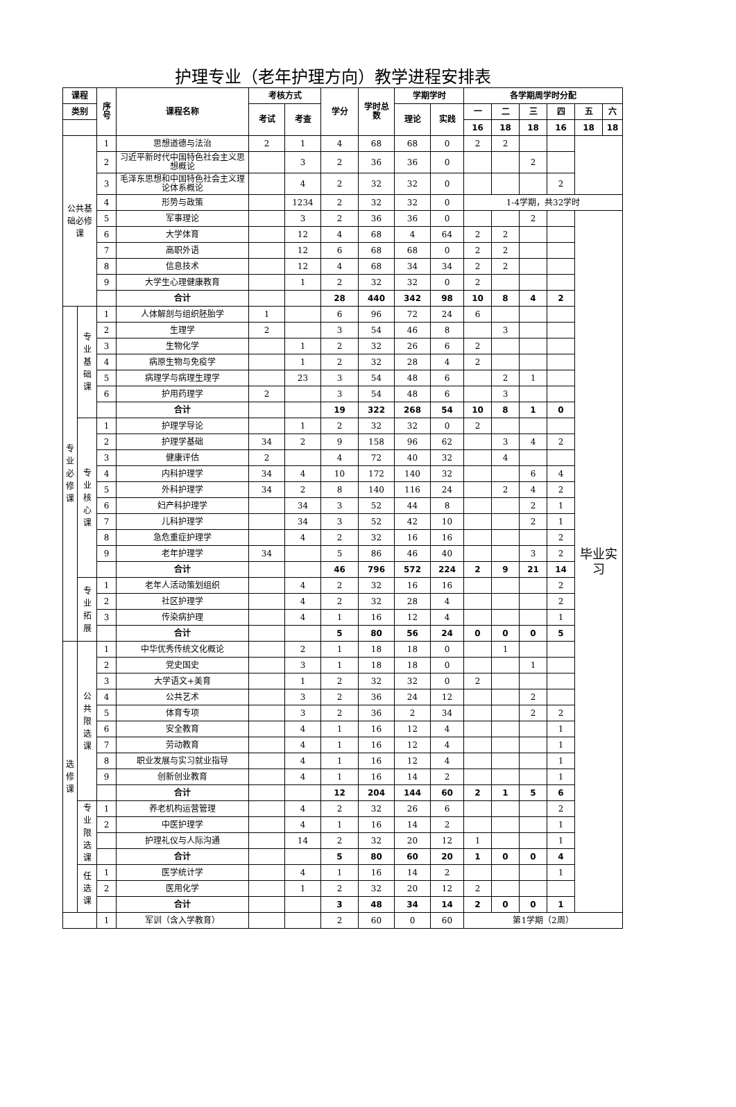护理专业（老年护理方向）教学进程安排表
| 课程 | | 序 号 | 课程名称 | 考核方式 | | 学分 | 学时总 数 | 学期学时 | | 各学期周学时分配 | | | | | |
| --- | --- | --- | --- | --- | --- | --- | --- | --- | --- | --- | --- | --- | --- | --- | --- |
| 类别 | | | | 考试 | 考查 | | | 理论 | 实践 | 一 | 二 | 三 | 四 | 五 | 六 |
| | | | | | | | | | | 16 | 18 | 18 | 16 | 18 | 18 |
| 公共基 础必修 课 | | 1 | 思想道德与法治 | 2 | 1 | 4 | 68 | 68 | 0 | 2 | 2 | | | | |
| | | 2 | 习近平新时代中国特色社会主义思想概论 | | 3 | 2 | 36 | 36 | 0 | | | 2 | | | |
| | | 3 | 毛泽东思想和中国特色社会主义理论体系概论 | | 4 | 2 | 32 | 32 | 0 | | | | 2 | | |
| | | 4 | 形势与政策 | | 1234 | 2 | 32 | 32 | 0 | 1-4学期，共32学时 | | | | | |
| | | 5 | 军事理论 | | 3 | 2 | 36 | 36 | 0 | | | 2 | | 毕业实 习 | |
| | | 6 | 大学体育 | | 12 | 4 | 68 | 4 | 64 | 2 | 2 | | | | |
| | | 7 | 高职外语 | | 12 | 6 | 68 | 68 | 0 | 2 | 2 | | | | |
| | | 8 | 信息技术 | | 12 | 4 | 68 | 34 | 34 | 2 | 2 | | | | |
| | | 9 | 大学生心理健康教育 | | 1 | 2 | 32 | 32 | 0 | 2 | | | | | |
| | | | 合计 | | | 28 | 440 | 342 | 98 | 10 | 8 | 4 | 2 | | |
| 专 业 必 修 课 | 专 业 基 础 课 | 1 | 人体解剖与组织胚胎学 | 1 | | 6 | 96 | 72 | 24 | 6 | | | | | |
| | | 2 | 生理学 | 2 | | 3 | 54 | 46 | 8 | | 3 | | | | |
| | | 3 | 生物化学 | | 1 | 2 | 32 | 26 | 6 | 2 | | | | | |
| | | 4 | 病原生物与免疫学 | | 1 | 2 | 32 | 28 | 4 | 2 | | | | | |
| | | 5 | 病理学与病理生理学 | | 23 | 3 | 54 | 48 | 6 | | 2 | 1 | | | |
| | | 6 | 护用药理学 | 2 | | 3 | 54 | 48 | 6 | | 3 | | | | |
| | | | 合计 | | | 19 | 322 | 268 | 54 | 10 | 8 | 1 | 0 | | |
| | 专 业 核 心 课 | 1 | 护理学导论 | | 1 | 2 | 32 | 32 | 0 | 2 | | | | | |
| | | 2 | 护理学基础 | 34 | 2 | 9 | 158 | 96 | 62 | | 3 | 4 | 2 | | |
| | | 3 | 健康评估 | 2 | | 4 | 72 | 40 | 32 | | 4 | | | | |
| | | 4 | 内科护理学 | 34 | 4 | 10 | 172 | 140 | 32 | | | 6 | 4 | | |
| | | 5 | 外科护理学 | 34 | 2 | 8 | 140 | 116 | 24 | | 2 | 4 | 2 | | |
| | | 6 | 妇产科护理学 | | 34 | 3 | 52 | 44 | 8 | | | 2 | 1 | | |
| | | 7 | 儿科护理学 | | 34 | 3 | 52 | 42 | 10 | | | 2 | 1 | | |
| | | 8 | 急危重症护理学 | | 4 | 2 | 32 | 16 | 16 | | | | 2 | | |
| | | 9 | 老年护理学 | 34 | | 5 | 86 | 46 | 40 | | | 3 | 2 | | |
| | | | 合计 | | | 46 | 796 | 572 | 224 | 2 | 9 | 21 | 14 | | |
| | 专 业 拓 展 | 1 | 老年人活动策划组织 | | 4 | 2 | 32 | 16 | 16 | | | | 2 | | |
| | | 2 | 社区护理学 | | 4 | 2 | 32 | 28 | 4 | | | | 2 | | |
| | | 3 | 传染病护理 | | 4 | 1 | 16 | 12 | 4 | | | | 1 | | |
| | | | 合计 | | | 5 | 80 | 56 | 24 | 0 | 0 | 0 | 5 | | |
| 选 修 课 | 公 共 限 选 课 | 1 | 中华优秀传统文化概论 | | 2 | 1 | 18 | 18 | 0 | | 1 | | | | |
| | | 2 | 党史国史 | | 3 | 1 | 18 | 18 | 0 | | | 1 | | | |
| | | 3 | 大学语文+美育 | | 1 | 2 | 32 | 32 | 0 | 2 | | | | | |
| | | 4 | 公共艺术 | | 3 | 2 | 36 | 24 | 12 | | | 2 | | | |
| | | 5 | 体育专项 | | 3 | 2 | 36 | 2 | 34 | | | 2 | 2 | | |
| | | 6 | 安全教育 | | 4 | 1 | 16 | 12 | 4 | | | | 1 | | |
| | | 7 | 劳动教育 | | 4 | 1 | 16 | 12 | 4 | | | | 1 | | |
| | | 8 | 职业发展与实习就业指导 | | 4 | 1 | 16 | 12 | 4 | | | | 1 | | |
| | | 9 | 创新创业教育 | | 4 | 1 | 16 | 14 | 2 | | | | 1 | | |
| | | | 合计 | | | 12 | 204 | 144 | 60 | 2 | 1 | 5 | 6 | | |
| | 专 业 限 选 课 | 1 | 养老机构运营管理 | | 4 | 2 | 32 | 26 | 6 | | | | 2 | | |
| | | 2 | 中医护理学 | | 4 | 1 | 16 | 14 | 2 | | | | 1 | | |
| | | | 护理礼仪与人际沟通 | | 14 | 2 | 32 | 20 | 12 | 1 | | | 1 | | |
| | | | 合计 | | | 5 | 80 | 60 | 20 | 1 | 0 | 0 | 4 | | |
| | 任 选 课 | 1 | 医学统计学 | | 4 | 1 | 16 | 14 | 2 | | | | 1 | | |
| | | 2 | 医用化学 | | 1 | 2 | 32 | 20 | 12 | 2 | | | | | |
| | | | 合计 | | | 3 | 48 | 34 | 14 | 2 | 0 | 0 | 1 | | |
| | | 1 | 军训（含入学教育） | | | 2 | 60 | 0 | 60 | 第1学期（2周） | | | | | |